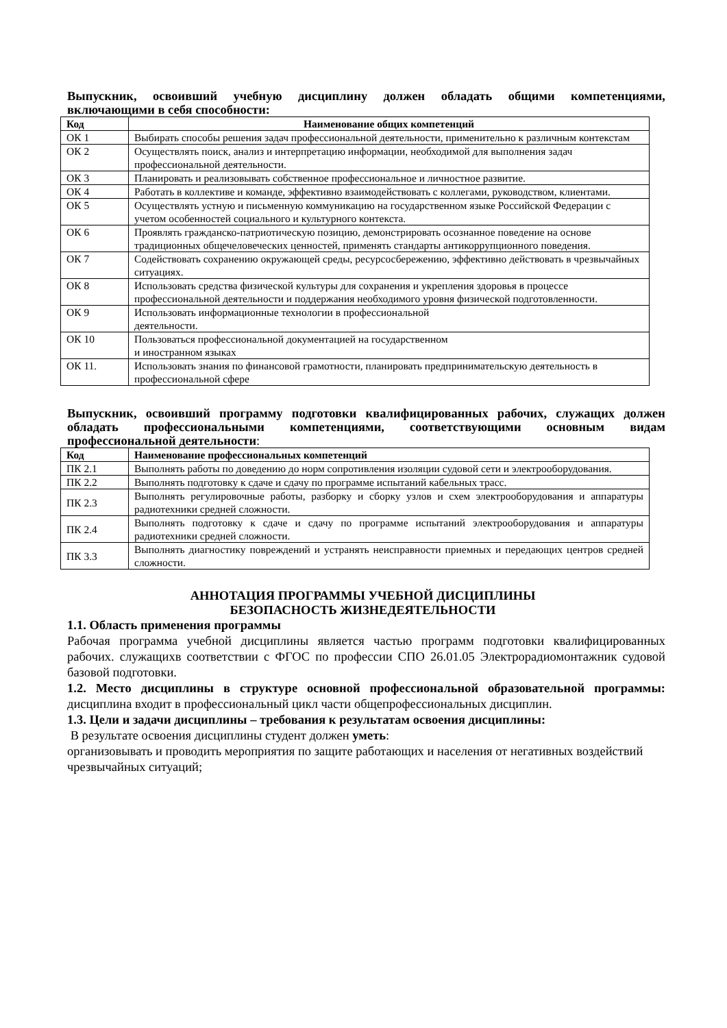Выпускник, освоивший учебную дисциплину должен обладать общими компетенциями, включающими в себя способности:
| Код | Наименование общих компетенций |
| --- | --- |
| ОК 1 | Выбирать способы решения задач профессиональной деятельности, применительно к различным контекстам |
| ОК 2 | Осуществлять поиск, анализ и интерпретацию информации, необходимой для выполнения задач профессиональной деятельности. |
| ОК 3 | Планировать и реализовывать собственное профессиональное и личностное развитие. |
| ОК 4 | Работать в коллективе и команде, эффективно взаимодействовать с коллегами, руководством, клиентами. |
| ОК 5 | Осуществлять устную и письменную коммуникацию на государственном языке Российской Федерации с учетом особенностей социального и культурного контекста. |
| ОК 6 | Проявлять гражданско-патриотическую позицию, демонстрировать осознанное поведение на основе традиционных общечеловеческих ценностей, применять стандарты антикоррупционного поведения. |
| ОК 7 | Содействовать сохранению окружающей среды, ресурсосбережению, эффективно действовать в чрезвычайных ситуациях. |
| ОК 8 | Использовать средства физической культуры для сохранения и укрепления здоровья в процессе профессиональной деятельности и поддержания необходимого уровня физической подготовленности. |
| ОК 9 | Использовать информационные технологии в профессиональной деятельности. |
| ОК 10 | Пользоваться профессиональной документацией на государственном и иностранном языках |
| ОК 11. | Использовать знания по финансовой грамотности, планировать предпринимательскую деятельность в профессиональной сфере |
Выпускник, освоивший программу подготовки квалифицированных рабочих, служащих должен обладать профессиональными компетенциями, соответствующими основным видам профессиональной деятельности:
| Код | Наименование профессиональных компетенций |
| --- | --- |
| ПК 2.1 | Выполнять работы по доведению до норм сопротивления изоляции судовой сети и электрооборудования. |
| ПК 2.2 | Выполнять подготовку к сдаче и сдачу по программе испытаний кабельных трасс. |
| ПК 2.3 | Выполнять регулировочные работы, разборку и сборку узлов и схем электрооборудования и аппаратуры радиотехники средней сложности. |
| ПК 2.4 | Выполнять подготовку к сдаче и сдачу по программе испытаний электрооборудования и аппаратуры радиотехники средней сложности. |
| ПК 3.3 | Выполнять диагностику повреждений и устранять неисправности приемных и передающих центров средней сложности. |
АННОТАЦИЯ ПРОГРАММЫ УЧЕБНОЙ ДИСЦИПЛИНЫ
БЕЗОПАСНОСТЬ ЖИЗНЕДЕЯТЕЛЬНОСТИ
1.1. Область применения программы
Рабочая программа учебной дисциплины является частью программ подготовки квалифицированных рабочих. служащихв соответствии с ФГОС по профессии СПО 26.01.05 Электрорадиомонтажник судовой базовой подготовки.
1.2. Место дисциплины в структуре основной профессиональной образовательной программы: дисциплина входит в профессиональный цикл части общепрофессиональных дисциплин.
1.3. Цели и задачи дисциплины – требования к результатам освоения дисциплины:
В результате освоения дисциплины студент должен уметь:
организовывать и проводить мероприятия по защите работающих и населения от негативных воздействий чрезвычайных ситуаций;